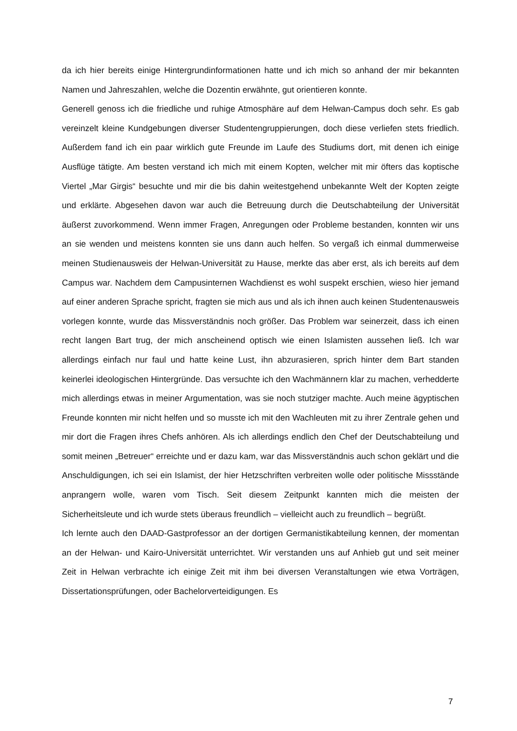da ich hier bereits einige Hintergrundinformationen hatte und ich mich so anhand der mir bekannten Namen und Jahreszahlen, welche die Dozentin erwähnte, gut orientieren konnte.
Generell genoss ich die friedliche und ruhige Atmosphäre auf dem Helwan-Campus doch sehr. Es gab vereinzelt kleine Kundgebungen diverser Studentengruppierungen, doch diese verliefen stets friedlich. Außerdem fand ich ein paar wirklich gute Freunde im Laufe des Studiums dort, mit denen ich einige Ausflüge tätigte. Am besten verstand ich mich mit einem Kopten, welcher mit mir öfters das koptische Viertel „Mar Girgis“ besuchte und mir die bis dahin weitestgehend unbekannte Welt der Kopten zeigte und erklärte. Abgesehen davon war auch die Betreuung durch die Deutschabteilung der Universität äußerst zuvorkommend. Wenn immer Fragen, Anregungen oder Probleme bestanden, konnten wir uns an sie wenden und meistens konnten sie uns dann auch helfen. So vergaß ich einmal dummerweise meinen Studienausweis der Helwan-Universität zu Hause, merkte das aber erst, als ich bereits auf dem Campus war. Nachdem dem Campusinternen Wachdienst es wohl suspekt erschien, wieso hier jemand auf einer anderen Sprache spricht, fragten sie mich aus und als ich ihnen auch keinen Studentenausweis vorlegen konnte, wurde das Missverständnis noch größer. Das Problem war seinerzeit, dass ich einen recht langen Bart trug, der mich anscheinend optisch wie einen Islamisten aussehen ließ. Ich war allerdings einfach nur faul und hatte keine Lust, ihn abzurasieren, sprich hinter dem Bart standen keinerlei ideologischen Hintergründe. Das versuchte ich den Wachmännern klar zu machen, verhedderte mich allerdings etwas in meiner Argumentation, was sie noch stutziger machte. Auch meine ägyptischen Freunde konnten mir nicht helfen und so musste ich mit den Wachleuten mit zu ihrer Zentrale gehen und mir dort die Fragen ihres Chefs anhören. Als ich allerdings endlich den Chef der Deutschabteilung und somit meinen „Betreuer“ erreichte und er dazu kam, war das Missverständnis auch schon geklärt und die Anschuldigungen, ich sei ein Islamist, der hier Hetzschriften verbreiten wolle oder politische Missstände anprangern wolle, waren vom Tisch. Seit diesem Zeitpunkt kannten mich die meisten der Sicherheitsleute und ich wurde stets überaus freundlich – vielleicht auch zu freundlich – begrüßt.
Ich lernte auch den DAAD-Gastprofessor an der dortigen Germanistikabteilung kennen, der momentan an der Helwan- und Kairo-Universität unterrichtet. Wir verstanden uns auf Anhieb gut und seit meiner Zeit in Helwan verbrachte ich einige Zeit mit ihm bei diversen Veranstaltungen wie etwa Vorträgen, Dissertationsprüfungen, oder Bachelorverteidigungen. Es
7